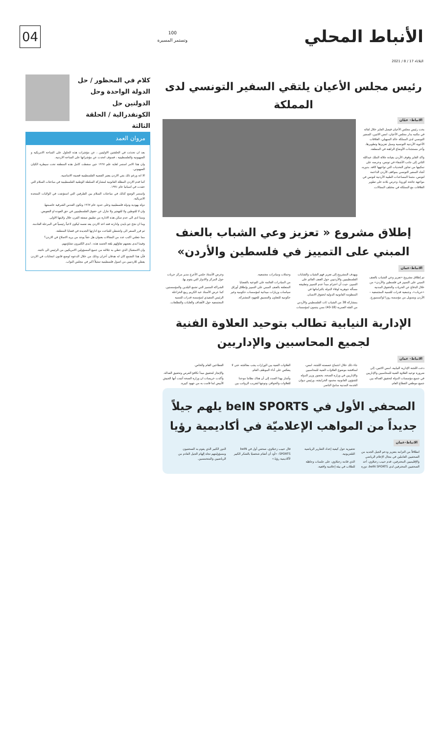الأنباط المحلي
100
وتستمر المسيرة
04
الثلاثاء 17 / 8 / 2021
رئيس مجلس الأعيان يلتقي السفير التونسي لدى المملكة
الانباط– عمّان
بحث رئيس مجلس الأعيان فيصل الفايز خلال لقائه في مكتبه بدار مجلس الأعيان، امس الاثنين، السفير التونسي لدى المملكة خالد السهيلي، العلاقات الأخوية الأردنية التونسية وسبل تعزيزها وتطويرها، وآخر مستجدات الأوضاع الراهنة في المنطقة.
واكد الفايز وقوف الأردن بقيادة جلالة الملك عبدالله الثاني إلى جانب الأشقاء في تونس، وحرصه على تمكينها من تجاوز التحديات التي تواجهها كافة. بدوره، أشاد السفير التونسي بمواقف الأردن الداعمة لتونس، مثمنا المساعدات الطبية الأردنية لتونس في مواجهة جائحة كورونا، وحرص بلاده على تطوير العلاقات مع المملكة في مختلف المجالات.
إطلاق مشروع « تعزيز وعي الشباب بالعنف المبني على التمييز في فلسطين والأردن»
الانباط–عمان
تم إطلاق مشروع «تعزيز وعي الشباب بالعنف المبني على التمييز في فلسطين والأردن» من خلال الدفاع عن الحريات والحقوق المدنية «حريات»، وجمعية قدرات للتنمية المجتمعية – الأردن وبتمويل من مؤسسة روزا لوكسمبورج.
ويهدف المشروع إلى تعزيز فهم الشباب والشابات الفلسطينيين والأردنيين حول العنف القائم على التمييز، حيث أن احترام مبدأ عدم التمييز وتطبيقه مسألة جوهرية لوفاء الدولة بالتزاماتها في المنظومة القانونية الدولية لحقوق الانسان.
بمشاركة 38 من الشباب /ات الفلسطيني والأردني من الفئة العمرية (18-40) ممن ينتمون لمؤسسات وحملات ومبادرات مجتمعية.
من المبادرات القائمة على التوعية بالقضايا المتعلقة بالعنف المبني على التمييز وإطلاق أوراق سياسات وزيارات ميدانية لمؤسسات حكومية وغير حكومية للتعاون والتنسيق للجهود المشتركة.
وعرض الأستاذ حلمي الأعرج مدير مركز حريات حول المركز والادوار التي يقوم بها.
الشراكة المتميز التي تجمع البلدين والمؤسستين. كما عرض الأستاذ عبد الكريم ربيع الخزاعلة الرئيس التنفيذي لمؤسسة قدرات للتنمية المجتمعية حول الأهداف والغايات والتطلعات.
الإدارية النيابية تطالب بتوحيد العلاوة الفنية لجميع المحاسبين والإداريين
الانباط– عمان
دعت اللجنة الإدارية النيابية، امس الاثنين، إلى ضرورة توحيد العلاوة الفنية للمحاسبين والإداريين في جميع مؤسسات الدولة لتحقيق العدالة بين جميع موظفي القطاع العام.
جاء ذلك خلال اجتماع خصصته اللجنة، امس، لمناقشة موضوع العلاوات الفنية للمحاسبين والإداريين في وزارة الصحة، بحضور وزير الدولة للشؤون القانونية محمود الخرابشة، ورئيس ديوان الخدمة المدنية سامح الناصر.
العلاوات الفنية بين الوزارات يجب معالجته حتى لا ينعكس على أداء الموظف العام.
وأشار بهذا الصدد إلى أن هناك نظاما موحدا للعلاوات والحوافز، وتوجها لتقريب الرواتب بين القطاعين العام والخاص.
والإنجاز لتحقيق مبدأ تكافؤ الفرص وتحقيق العدالة. وأكدت خريسات ان وزارة الصحة أثبتت أنها الجيش الأبيض لما قامت به من جهود كبيرة.
الصحفي الأول في beIN SPORTS يلهم جيلاً جديداً من المواهب الإعلاميّة في أكاديمية رؤيا
الانباط–عمان
انطلاقاً من التزامه بتعزيز ودعم الجيل الجديد من الصحفيين العاملين في مجال الإعلام الرياضي والإقليميين المحترفين، قدم حبيب زعبلاوي، أحد الصحفيين المحترفين لدى beIN SPORTS، دورة تحفيزية حول كيفية إعداد التقارير الرياضية التلفزيونية.
الذي قدّمه زعبلاوي، على جلسات وجاهيّة للطلاب في بيئة إعلامية واقعية.
قال حبيب زعبلاوي، صحفي أول في beIN SPORTS: «أود أن أتقدّم شخصيًا بالشكر الكبير لأكاديمية رؤيا.»
الدور الكبير الذي يقوم به الصحفيون ومسؤوليتهم تجاه إلهام الجيل القادم من الرياضيين والمتحمسين.
كلام في المحظور / حل الدولة الواحدة وحل الدولتين حل الكونفدرالية / الحلقة الثالثة
مروان العمد
بعد ان تحدثت في الحلقتين الاوليتين ، عن مؤشرات هذه الحلول على الساحة الامريكية و الصهيونية والفلسطينية ، فسوف اتحدث عن مؤشراتها على الساحة الاردنية.
وان هذا الامر استمر لغاية علم ١٩٦٧ حين سقطت كامل هذه المنطقة تحت سيطرة الكيان الصهيوني.
الا انه ورغم ذلك بقي الاردن يعتبر القضية الفلسطينية قضيته الاساسية.
كما قدم الاردن المظلة القانونية لمشاركة السلطة الوطنية الفلسطينية في مباحثات السلام التي عقدت في اسبانيا عام ١٩٩١.
واستمر الوضع كذلك في مباحثات السلام بين الطرفين التي استؤنفت في الولايات المتحدة الامريكية.
دولة يهودية ودولة فلسطينية وعلى حدود عام ١٩٦٧ وتكون القدس الشرقية عاصمتها.
وان لا للتوطين ولا للتهجير ولا تنازل عن حقوق الفلسطينيين في حق العودة او التعويض.
ومما ادى الى عدم تمكن هذه الادارة من تطبيق صفقة القرن خلال ولايتها الاولى.
وما ان نجح جو بايدن وادارته فقد اخذ الاردن يعد نفسه ليكون لاعباً رئيسياً في المرحلة القادمة.
ثم قرر السفر الى واشنطن للتباحث مع ادارتها الجديدة في قضايا المنطقة.
مما جعلني اكتب عدد من المقالات بعنوان هل حقاً يوجد من يريد الاصلاح في الاردن؟
وفيما ابدى بعضهم تفاؤلهم بلغة الجسد هذه ، ابدى الكثيرون تشاؤمهم.
وان الاستقبال الذي حظي به جلالته من جميع المسؤولين الامريكيين من الرئيس الى نائبته.
فأن هذا التجمع كان له هدفان آخران وذلك من خلال الدعوة لوضع قانون انتخابات في الاردن يعطي للاردنيين من اصول فلسطينية تمثيلاً اكبر في مجلس النواب.